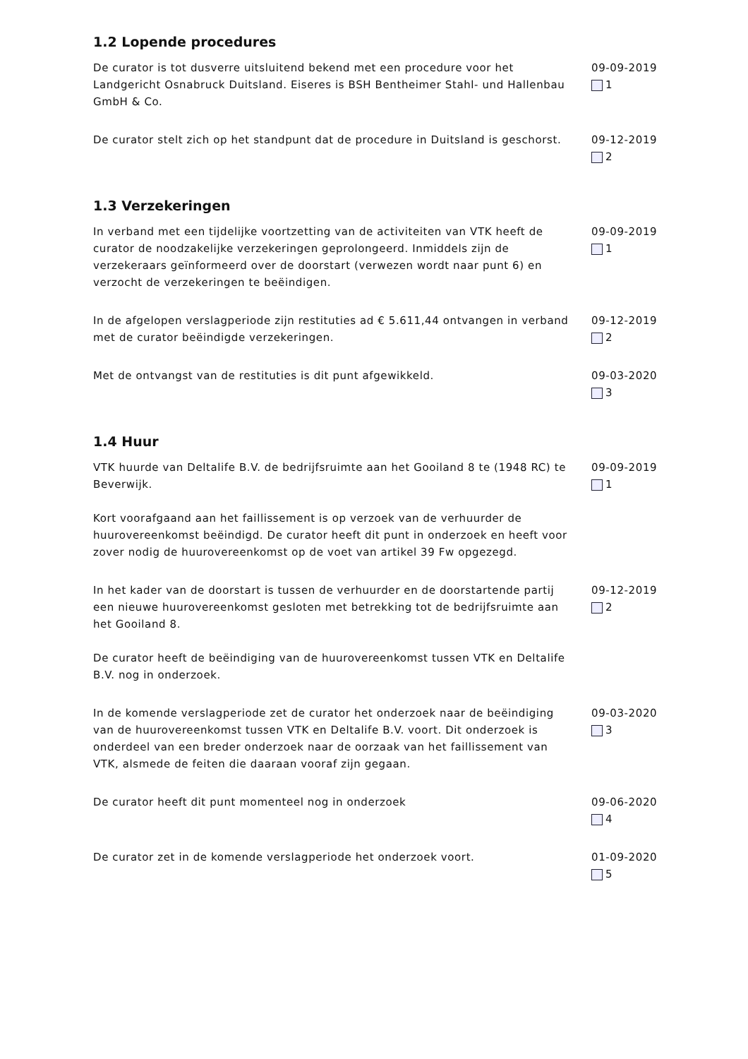1.2 Lopende procedures
De curator is tot dusverre uitsluitend bekend met een procedure voor het Landgericht Osnabruck Duitsland. Eiseres is BSH Bentheimer Stahl- und Hallenbau GmbH & Co.
09-09-2019
1
De curator stelt zich op het standpunt dat de procedure in Duitsland is geschorst.
09-12-2019
2
1.3 Verzekeringen
In verband met een tijdelijke voortzetting van de activiteiten van VTK heeft de curator de noodzakelijke verzekeringen geprolongeerd. Inmiddels zijn de verzekeraars geïnformeerd over de doorstart (verwezen wordt naar punt 6) en verzocht de verzekeringen te beëindigen.
09-09-2019
1
In de afgelopen verslagperiode zijn restituties ad € 5.611,44 ontvangen in verband met de curator beëindigde verzekeringen.
09-12-2019
2
Met de ontvangst van de restituties is dit punt afgewikkeld. 09-03-2020
3
1.4 Huur
VTK huurde van Deltalife B.V. de bedrijfsruimte aan het Gooiland 8 te (1948 RC) te Beverwijk.
Kort voorafgaand aan het faillissement is op verzoek van de verhuurder de huurovereenkomst beëindigd. De curator heeft dit punt in onderzoek en heeft voor zover nodig de huurovereenkomst op de voet van artikel 39 Fw opgezegd.
09-09-2019
1
In het kader van de doorstart is tussen de verhuurder en de doorstartende partij een nieuwe huurovereenkomst gesloten met betrekking tot de bedrijfsruimte aan het Gooiland 8.
De curator heeft de beëindiging van de huurovereenkomst tussen VTK en Deltalife B.V. nog in onderzoek.
09-12-2019
2
In de komende verslagperiode zet de curator het onderzoek naar de beëindiging van de huurovereenkomst tussen VTK en Deltalife B.V. voort. Dit onderzoek is onderdeel van een breder onderzoek naar de oorzaak van het faillissement van VTK, alsmede de feiten die daaraan vooraf zijn gegaan.
09-03-2020
3
De curator heeft dit punt momenteel nog in onderzoek 09-06-2020
4
De curator zet in de komende verslagperiode het onderzoek voort. 01-09-2020
5